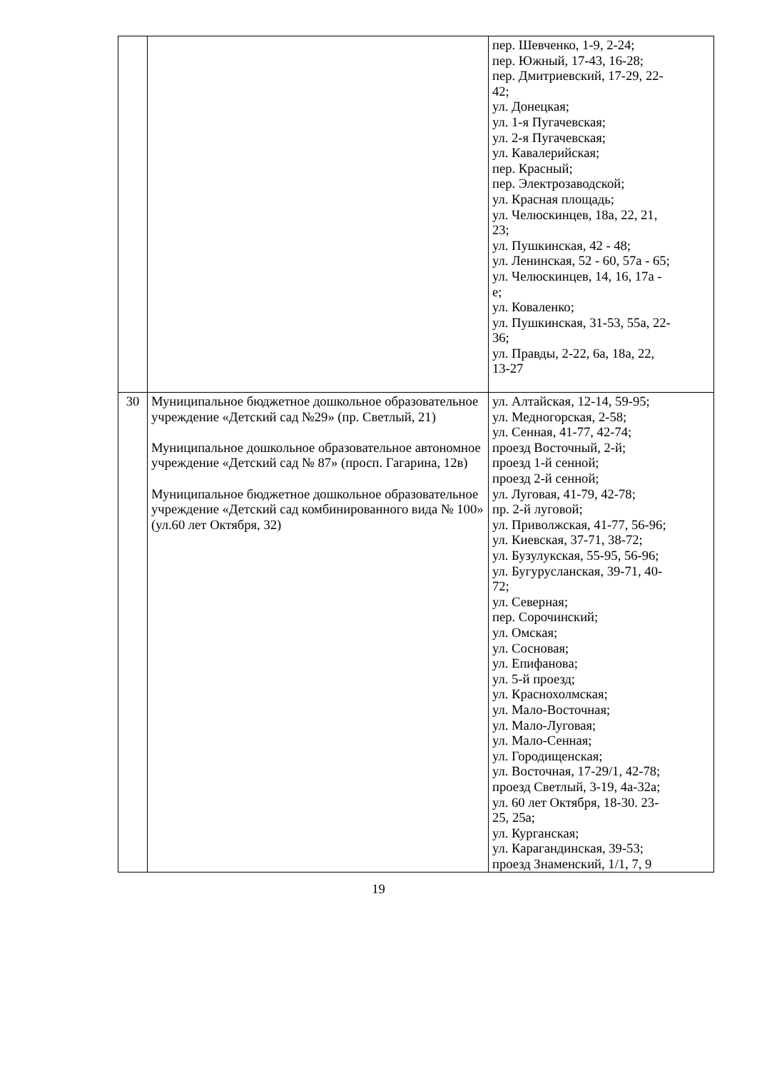| | | пер. Шевченко, 1-9, 2-24; пер. Южный, 17-43, 16-28; пер. Дмитриевский, 17-29, 22- 42; ул. Донецкая; ул. 1-я Пугачевская; ул. 2-я Пугачевская; ул. Кавалерийская; пер. Красный; пер. Электрозаводской; ул. Красная площадь; ул. Челюскинцев, 18а, 22, 21, 23; ул. Пушкинская, 42 - 48; ул. Ленинская, 52 - 60, 57а - 65; ул. Челюскинцев, 14, 16, 17а - е; ул. Коваленко; ул. Пушкинская, 31-53, 55а, 22- 36; ул. Правды, 2-22, 6а, 18а, 22, 13-27 |
| 30 | Муниципальное бюджетное дошкольное образовательное учреждение «Детский сад №29» (пр. Светлый, 21) Муниципальное дошкольное образовательное автономное учреждение «Детский сад № 87» (просп. Гагарина, 12в) Муниципальное бюджетное дошкольное образовательное учреждение «Детский сад комбинированного вида № 100» (ул.60 лет Октября, 32) | ул. Алтайская, 12-14, 59-95; ул. Медногорская, 2-58; ул. Сенная, 41-77, 42-74; проезд Восточный, 2-й; проезд 1-й сенной; проезд 2-й сенной; ул. Луговая, 41-79, 42-78; пр. 2-й луговой; ул. Приволжская, 41-77, 56-96; ул. Киевская, 37-71, 38-72; ул. Бузулукская, 55-95, 56-96; ул. Бугурусланская, 39-71, 40- 72; ул. Северная; пер. Сорочинский; ул. Омская; ул. Сосновая; ул. Епифанова; ул. 5-й проезд; ул. Краснохолмская; ул. Мало-Восточная; ул. Мало-Луговая; ул. Мало-Сенная; ул. Городищенская; ул. Восточная, 17-29/1, 42-78; проезд Светлый, 3-19, 4а-32а; ул. 60 лет Октября, 18-30. 23- 25, 25а; ул. Курганская; ул. Карагандинская, 39-53; проезд Знаменский, 1/1, 7, 9 |
19